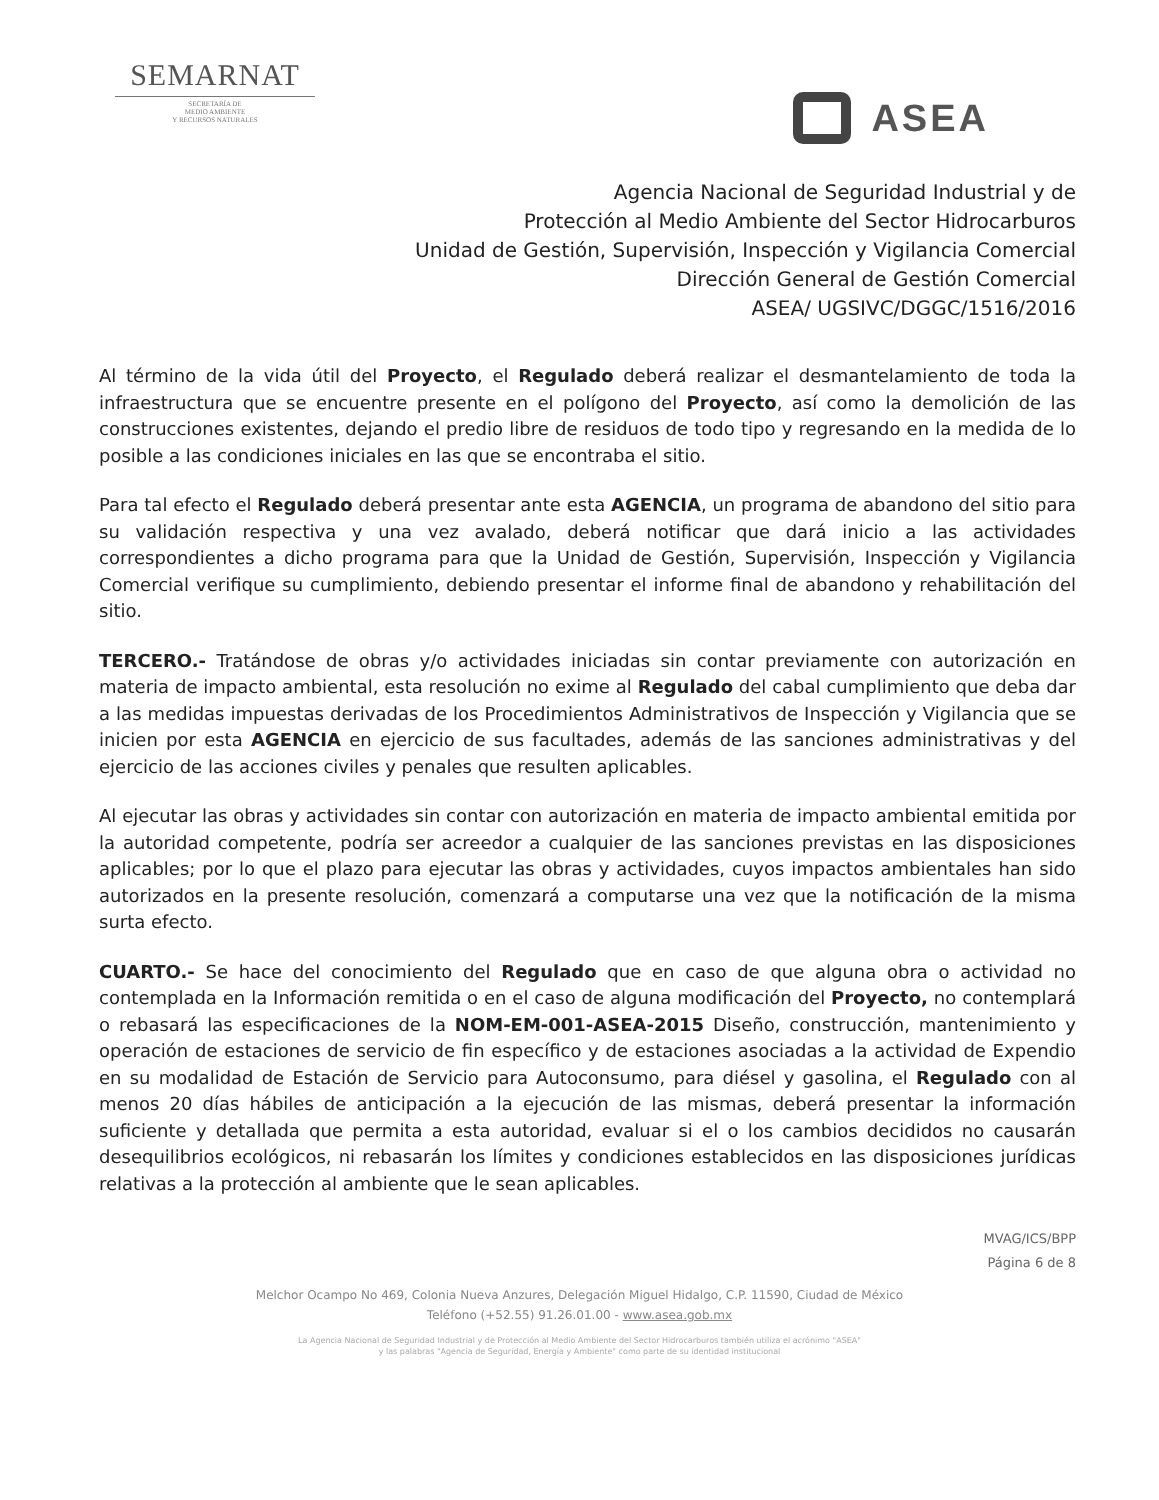SEMARNAT
SECRETARÍA DE
MEDIO AMBIENTE
Y RECURSOS NATURALES
ASEA
Agencia Nacional de Seguridad Industrial y de
Protección al Medio Ambiente del Sector Hidrocarburos
Unidad de Gestión, Supervisión, Inspección y Vigilancia Comercial
Dirección General de Gestión Comercial
ASEA/ UGSIVC/DGGC/1516/2016
Al término de la vida útil del Proyecto, el Regulado deberá realizar el desmantelamiento de toda la infraestructura que se encuentre presente en el polígono del Proyecto, así como la demolición de las construcciones existentes, dejando el predio libre de residuos de todo tipo y regresando en la medida de lo posible a las condiciones iniciales en las que se encontraba el sitio.
Para tal efecto el Regulado deberá presentar ante esta AGENCIA, un programa de abandono del sitio para su validación respectiva y una vez avalado, deberá notificar que dará inicio a las actividades correspondientes a dicho programa para que la Unidad de Gestión, Supervisión, Inspección y Vigilancia Comercial verifique su cumplimiento, debiendo presentar el informe final de abandono y rehabilitación del sitio.
TERCERO.- Tratándose de obras y/o actividades iniciadas sin contar previamente con autorización en materia de impacto ambiental, esta resolución no exime al Regulado del cabal cumplimiento que deba dar a las medidas impuestas derivadas de los Procedimientos Administrativos de Inspección y Vigilancia que se inicien por esta AGENCIA en ejercicio de sus facultades, además de las sanciones administrativas y del ejercicio de las acciones civiles y penales que resulten aplicables.
Al ejecutar las obras y actividades sin contar con autorización en materia de impacto ambiental emitida por la autoridad competente, podría ser acreedor a cualquier de las sanciones previstas en las disposiciones aplicables; por lo que el plazo para ejecutar las obras y actividades, cuyos impactos ambientales han sido autorizados en la presente resolución, comenzará a computarse una vez que la notificación de la misma surta efecto.
CUARTO.- Se hace del conocimiento del Regulado que en caso de que alguna obra o actividad no contemplada en la Información remitida o en el caso de alguna modificación del Proyecto, no contemplará o rebasará las especificaciones de la NOM-EM-001-ASEA-2015 Diseño, construcción, mantenimiento y operación de estaciones de servicio de fin específico y de estaciones asociadas a la actividad de Expendio en su modalidad de Estación de Servicio para Autoconsumo, para diésel y gasolina, el Regulado con al menos 20 días hábiles de anticipación a la ejecución de las mismas, deberá presentar la información suficiente y detallada que permita a esta autoridad, evaluar si el o los cambios decididos no causarán desequilibrios ecológicos, ni rebasarán los límites y condiciones establecidos en las disposiciones jurídicas relativas a la protección al ambiente que le sean aplicables.
MVAG/ICS/BPP
Página 6 de 8
Melchor Ocampo No 469, Colonia Nueva Anzures, Delegación Miguel Hidalgo, C.P. 11590, Ciudad de México
Teléfono (+52.55) 91.26.01.00 - www.asea.gob.mx
La Agencia Nacional de Seguridad Industrial y de Protección al Medio Ambiente del Sector Hidrocarburos también utiliza el acrónimo "ASEA"
y las palabras "Agencia de Seguridad, Energía y Ambiente" como parte de su identidad institucional